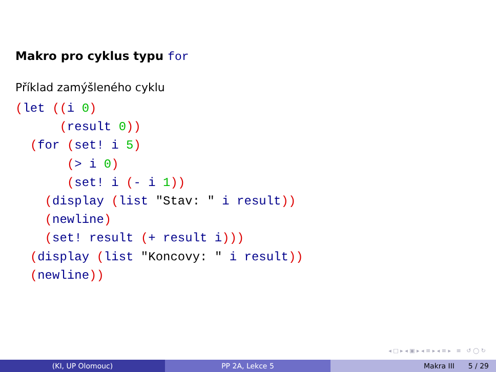Makro pro cyklus typu for
Příklad zamýšleného cyklu
(let ((i 0)
      (result 0))
  (for (set! i 5)
       (> i 0)
       (set! i (- i 1))
    (display (list "Stav: " i result))
    (newline)
    (set! result (+ result i)))
  (display (list "Koncovy: " i result))
  (newline))
◂ □ ▸ ◂ ▣ ▸ ◂ ≡ ▸ ◂ ≡ ▸ ≡ ↺ ◯ ↻
(KI, UP Olomouc) PP 2A, Lekce 5 Makra III 5 / 29